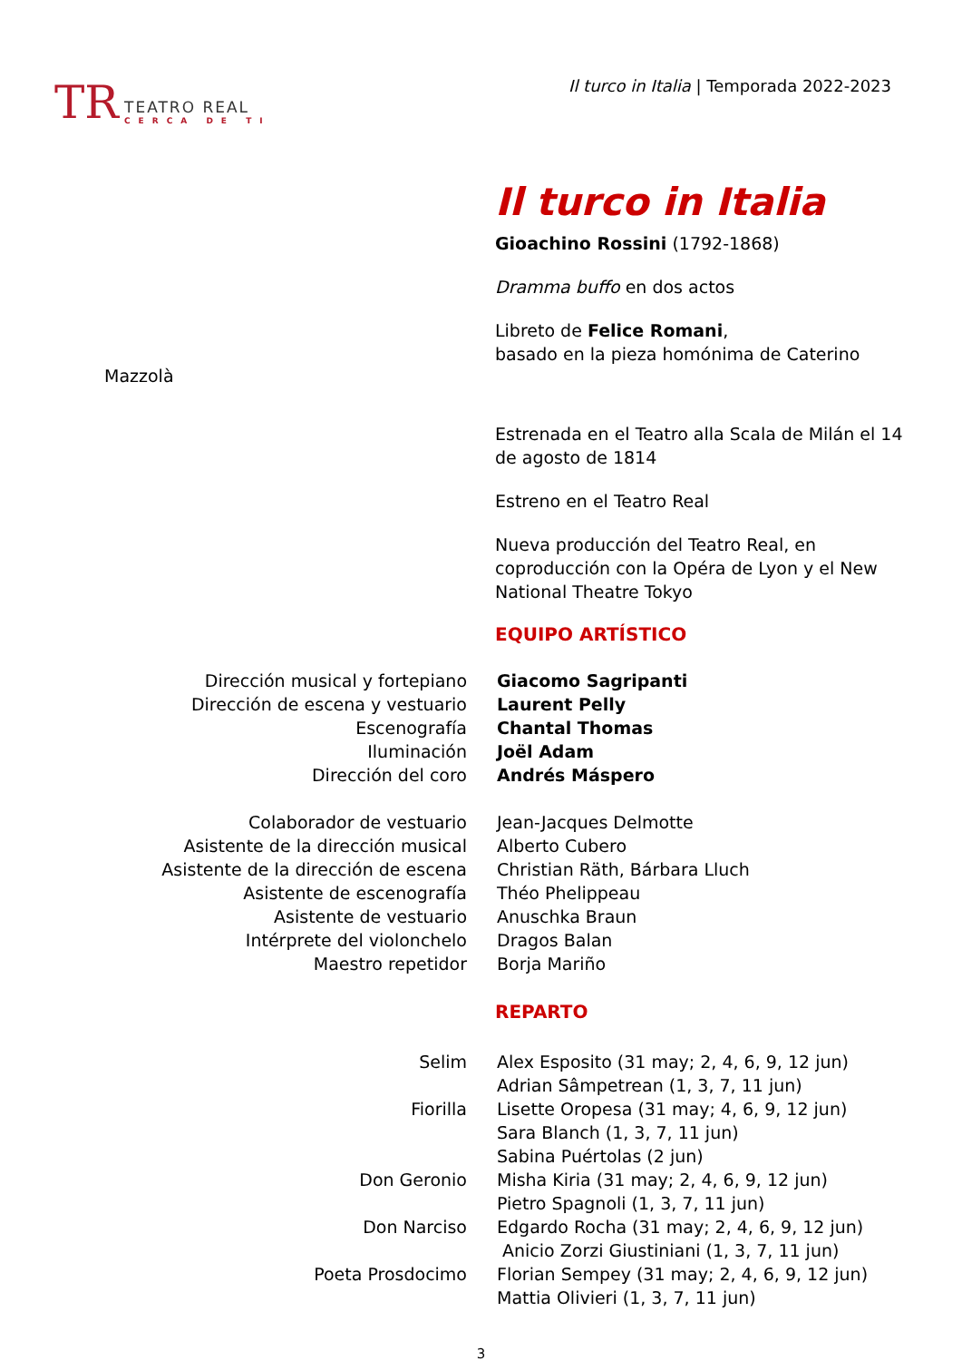TR
TEATRO REAL
CERCA DE TI
Il turco in Italia | Temporada 2022-2023
Il turco in Italia
Gioachino Rossini (1792-1868)
Dramma buffo en dos actos
Libreto de Felice Romani,
basado en la pieza homónima de Caterino
Mazzolà
Estrenada en el Teatro alla Scala de Milán el 14 de agosto de 1814
Estreno en el Teatro Real
Nueva producción del Teatro Real, en coproducción con la Opéra de Lyon y el New National Theatre Tokyo
EQUIPO ARTÍSTICO
| Dirección musical y fortepiano | Giacomo Sagripanti |
| Dirección de escena y vestuario | Laurent Pelly |
| Escenografía | Chantal Thomas |
| Iluminación | Joël Adam |
| Dirección del coro | Andrés Máspero |
| Colaborador de vestuario | Jean-Jacques Delmotte |
| Asistente de la dirección musical | Alberto Cubero |
| Asistente de la dirección de escena | Christian Räth, Bárbara Lluch |
| Asistente de escenografía | Théo Phelippeau |
| Asistente de vestuario | Anuschka Braun |
| Intérprete del violonchelo | Dragos Balan |
| Maestro repetidor | Borja Mariño |
REPARTO
| Selim | Alex Esposito (31 may; 2, 4, 6, 9, 12 jun) Adrian Sâmpetrean (1, 3, 7, 11 jun) |
| Fiorilla | Lisette Oropesa (31 may; 4, 6, 9, 12 jun) Sara Blanch (1, 3, 7, 11 jun) Sabina Puértolas (2 jun) |
| Don Geronio | Misha Kiria (31 may; 2, 4, 6, 9, 12 jun) Pietro Spagnoli (1, 3, 7, 11 jun) |
| Don Narciso | Edgardo Rocha (31 may; 2, 4, 6, 9, 12 jun) Anicio Zorzi Giustiniani (1, 3, 7, 11 jun) |
| Poeta Prosdocimo | Florian Sempey (31 may; 2, 4, 6, 9, 12 jun) Mattia Olivieri (1, 3, 7, 11 jun) |
3